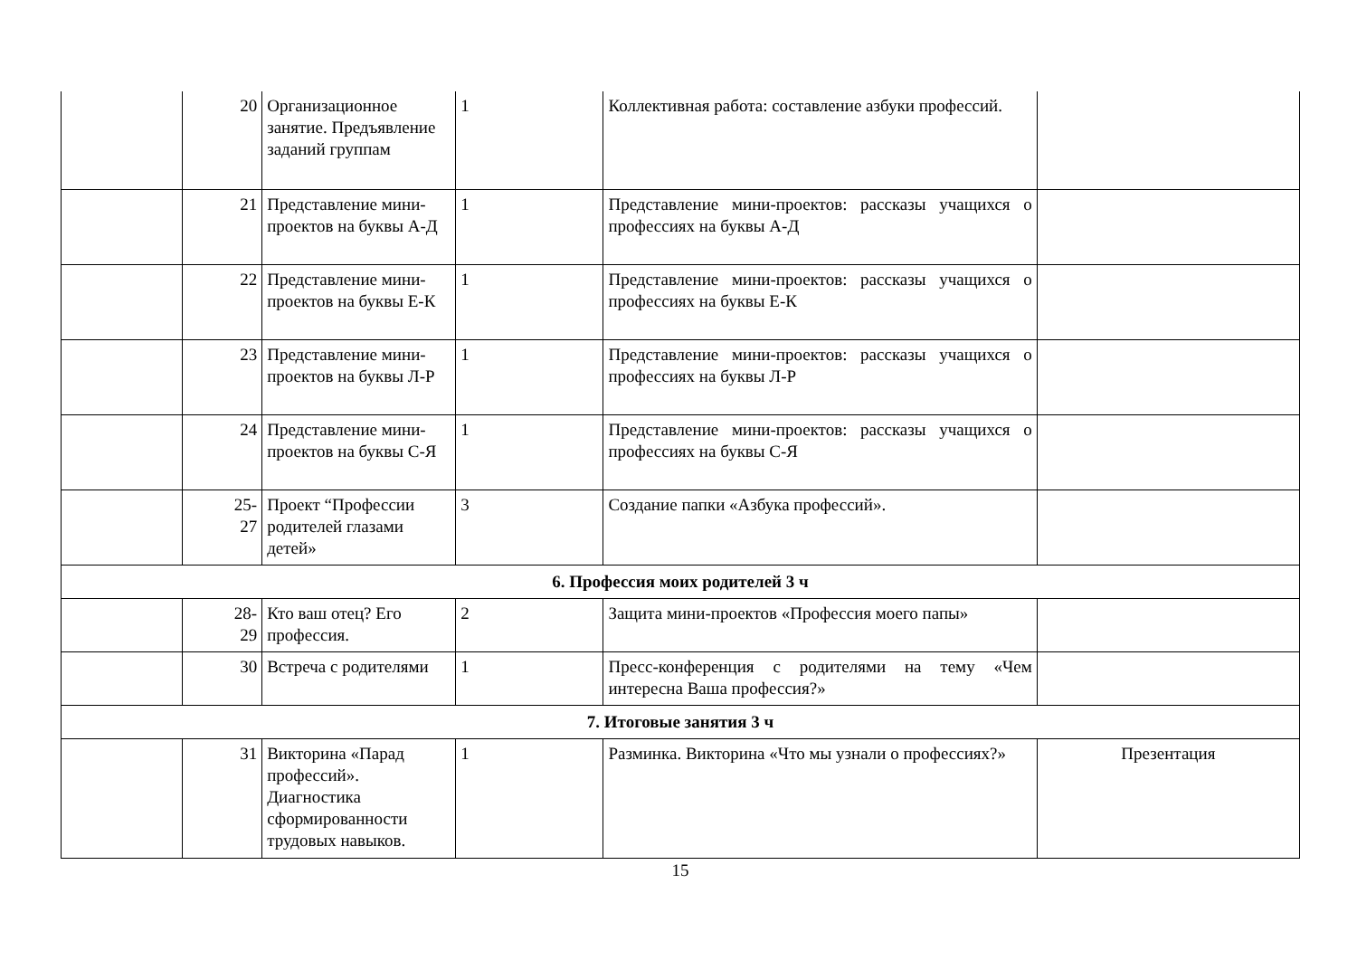| | 20 | Организационное занятие. Предъявление заданий группам | 1 | Коллективная работа: составление азбуки профессий. | |
| | 21 | Представление мини-проектов на буквы А-Д | 1 | Представление мини-проектов: рассказы учащихся о профессиях на буквы А-Д | |
| | 22 | Представление мини-проектов на буквы Е-К | 1 | Представление мини-проектов: рассказы учащихся о профессиях на буквы Е-К | |
| | 23 | Представление мини-проектов на буквы Л-Р | 1 | Представление мини-проектов: рассказы учащихся о профессиях на буквы Л-Р | |
| | 24 | Представление мини-проектов на буквы С-Я | 1 | Представление мини-проектов: рассказы учащихся о профессиях на буквы С-Я | |
| | 25- 27 | Проект “Профессии родителей глазами детей» | 3 | Создание папки «Азбука профессий». | |
| 6. Профессия моих родителей 3 ч | | | | | |
| | 28- 29 | Кто ваш отец? Его профессия. | 2 | Защита мини-проектов «Профессия моего папы» | |
| | 30 | Встреча с родителями | 1 | Пресс-конференция с родителями на тему «Чем интересна Ваша профессия?» | |
| 7. Итоговые занятия 3 ч | | | | | |
| | 31 | Викторина «Парад профессий». Диагностика сформированности трудовых навыков. | 1 | Разминка. Викторина «Что мы узнали о профессиях?» | Презентация |
15